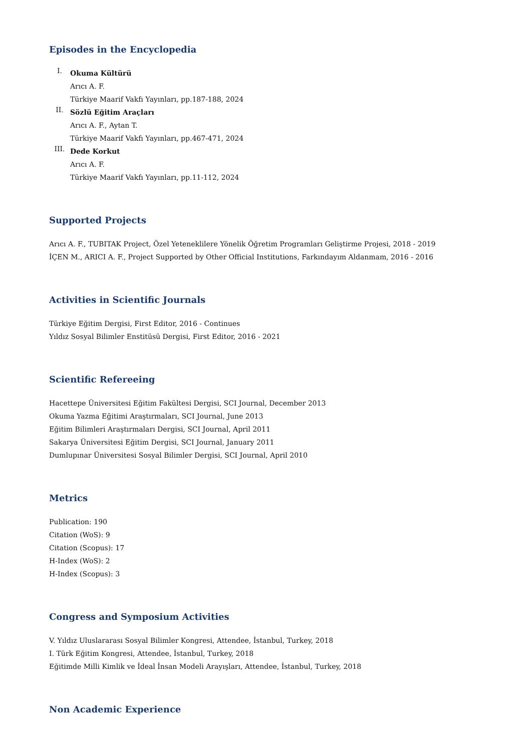Episodes in the Encyclopedia
I.
Okuma Kültürü
Arıcı A. F.
Türkiye Maarif Vakfı Yayınları, pp.187-188, 2024
II.
Sözlü Eğitim Araçları
Arıcı A. F., Aytan T.
Türkiye Maarif Vakfı Yayınları, pp.467-471, 2024
III.
Dede Korkut
Arıcı A. F.
Türkiye Maarif Vakfı Yayınları, pp.11-112, 2024
Supported Projects
Arıcı A. F., TUBITAK Project, Özel Yeteneklilere Yönelik Öğretim Programları Geliştirme Projesi, 2018 - 2019
İÇEN M., ARICI A. F., Project Supported by Other Official Institutions, Farkındayım Aldanmam, 2016 - 2016
Activities in Scientific Journals
Türkiye Eğitim Dergisi, First Editor, 2016 - Continues
Yıldız Sosyal Bilimler Enstitüsü Dergisi, First Editor, 2016 - 2021
Scientific Refereeing
Hacettepe Üniversitesi Eğitim Fakültesi Dergisi, SCI Journal, December 2013
Okuma Yazma Eğitimi Araştırmaları, SCI Journal, June 2013
Eğitim Bilimleri Araştırmaları Dergisi, SCI Journal, April 2011
Sakarya Üniversitesi Eğitim Dergisi, SCI Journal, January 2011
Dumlupınar Üniversitesi Sosyal Bilimler Dergisi, SCI Journal, April 2010
Metrics
Publication: 190
Citation (WoS): 9
Citation (Scopus): 17
H-Index (WoS): 2
H-Index (Scopus): 3
Congress and Symposium Activities
V. Yıldız Uluslararası Sosyal Bilimler Kongresi, Attendee, İstanbul, Turkey, 2018
I. Türk Eğitim Kongresi, Attendee, İstanbul, Turkey, 2018
Eğitimde Milli Kimlik ve İdeal İnsan Modeli Arayışları, Attendee, İstanbul, Turkey, 2018
Non Academic Experience